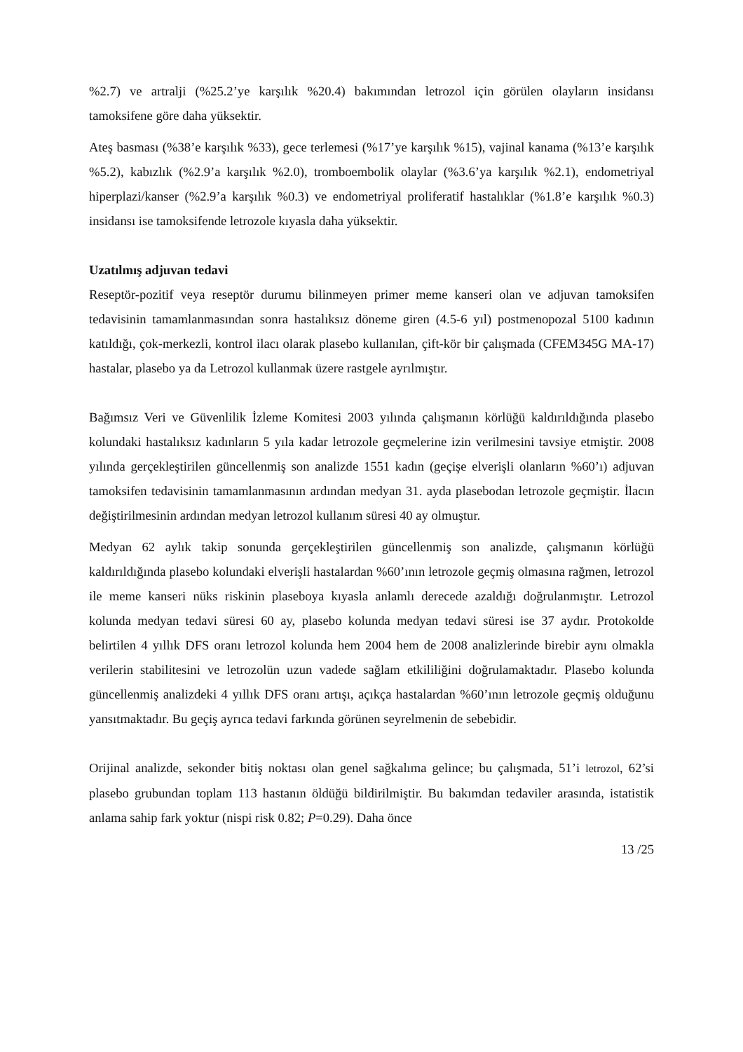%2.7) ve artralji (%25.2’ye karşılık %20.4) bakımından letrozol için görülen olayların insidansı tamoksifene göre daha yüksektir.
Ateş basması (%38’e karşılık %33), gece terlemesi (%17’ye karşılık %15), vajinal kanama (%13’e karşılık %5.2), kabızlık (%2.9’a karşılık %2.0), tromboembolik olaylar (%3.6’ya karşılık %2.1), endometriyal hiperplazi/kanser (%2.9’a karşılık %0.3) ve endometriyal proliferatif hastalıklar (%1.8’e karşılık %0.3) insidansı ise tamoksifende letrozole kıyasla daha yüksektir.
Uzatılmış adjuvan tedavi
Reseptör-pozitif veya reseptör durumu bilinmeyen primer meme kanseri olan ve adjuvan tamoksifen tedavisinin tamamlanmasından sonra hastalıksız döneme giren (4.5-6 yıl) postmenopozal 5100 kadının katıldığı, çok-merkezli, kontrol ilacı olarak plasebo kullanılan, çift-kör bir çalışmada (CFEM345G MA-17) hastalar, plasebo ya da Letrozol kullanmak üzere rastgele ayrılmıştır.
Bağımsız Veri ve Güvenlilik İzleme Komitesi 2003 yılında çalışmanın körlüğü kaldırıldığında plasebo kolundaki hastalıksız kadınların 5 yıla kadar letrozole geçmelerine izin verilmesini tavsiye etmiştir. 2008 yılında gerçekleştirilen güncellenmiş son analizde 1551 kadın (geçişe elverişli olanların %60’ı) adjuvan tamoksifen tedavisinin tamamlanmasının ardından medyan 31. ayda plasebodan letrozole geçmiştir. İlacın değiştirilmesinin ardından medyan letrozol kullanım süresi 40 ay olmuştur.
Medyan 62 aylık takip sonunda gerçekleştirilen güncellenmiş son analizde, çalışmanın körlüğü kaldırıldığında plasebo kolundaki elverişli hastalardan %60’ının letrozole geçmiş olmasına rağmen, letrozol ile meme kanseri nüks riskinin plaseboya kıyasla anlamlı derecede azaldığı doğrulanmıştır. Letrozol kolunda medyan tedavi süresi 60 ay, plasebo kolunda medyan tedavi süresi ise 37 aydır. Protokolde belirtilen 4 yıllık DFS oranı letrozol kolunda hem 2004 hem de 2008 analizlerinde birebir aynı olmakla verilerin stabilitesini ve letrozolün uzun vadede sağlam etkililiğini doğrulamaktadır. Plasebo kolunda güncellenmiş analizdeki 4 yıllık DFS oranı artışı, açıkça hastalardan %60’ının letrozole geçmiş olduğunu yansıtmaktadır. Bu geçiş ayrıca tedavi farkında görünen seyrelmenin de sebebidir.
Orijinal analizde, sekonder bitiş noktası olan genel sağkalıma gelince; bu çalışmada, 51’i letrozol, 62’si plasebo grubundan toplam 113 hastanın öldüğü bildirilmiştir. Bu bakımdan tedaviler arasında, istatistik anlama sahip fark yoktur (nispi risk 0.82; P=0.29). Daha önce
13 /25